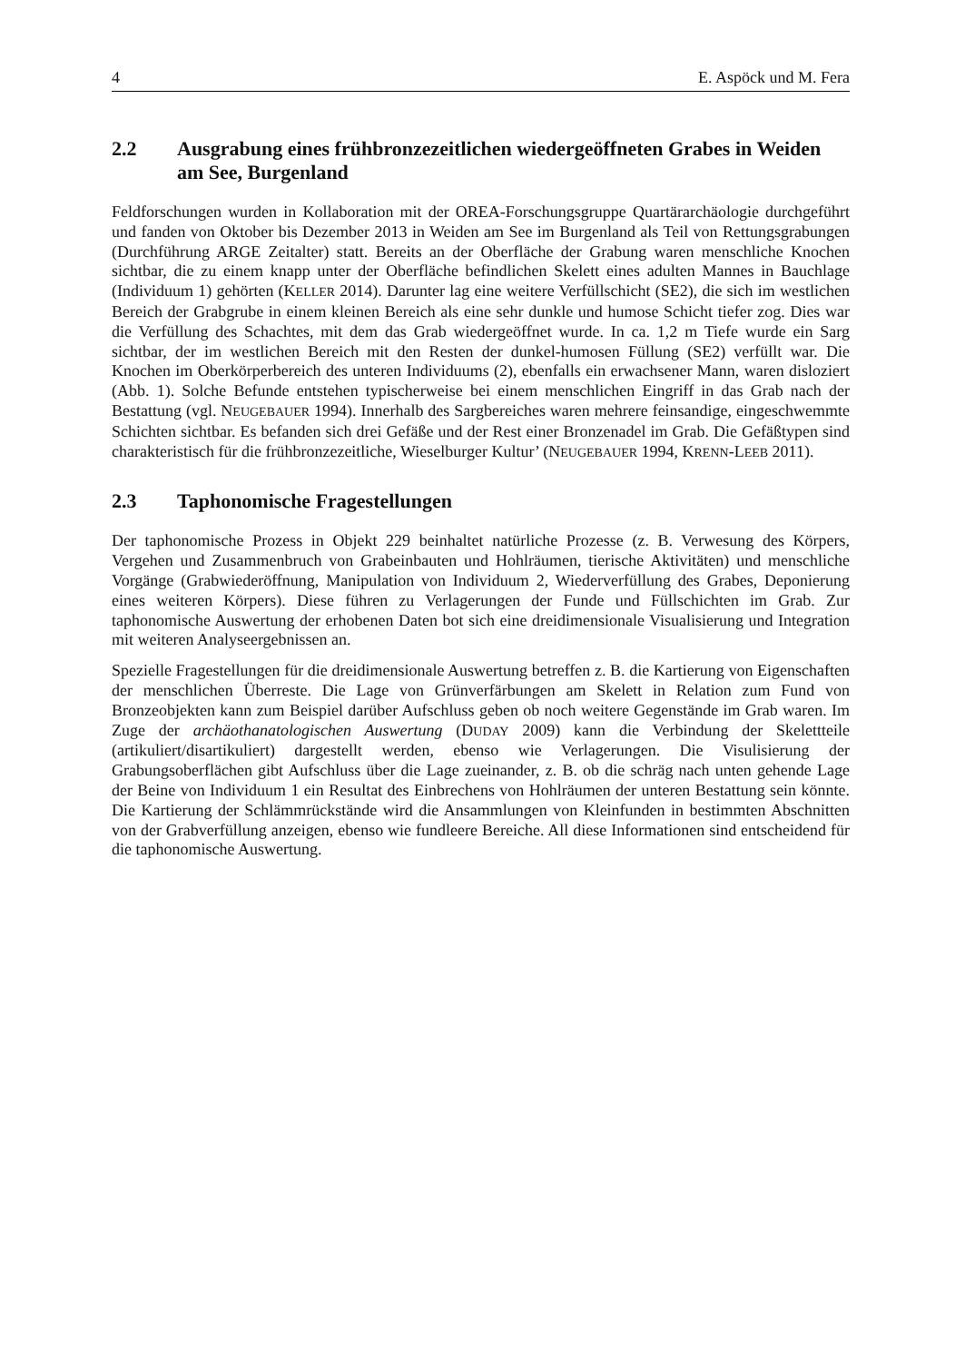4 E. Aspöck und M. Fera
2.2 Ausgrabung eines frühbronzezeitlichen wiedergeöffneten Grabes in Weiden am See, Burgenland
Feldforschungen wurden in Kollaboration mit der OREA-Forschungsgruppe Quartärarchäologie durchgeführt und fanden von Oktober bis Dezember 2013 in Weiden am See im Burgenland als Teil von Rettungsgrabungen (Durchführung ARGE Zeitalter) statt. Bereits an der Oberfläche der Grabung waren menschliche Knochen sichtbar, die zu einem knapp unter der Oberfläche befindlichen Skelett eines adulten Mannes in Bauchlage (Individuum 1) gehörten (KELLER 2014). Darunter lag eine weitere Verfüllschicht (SE2), die sich im westlichen Bereich der Grabgrube in einem kleinen Bereich als eine sehr dunkle und humose Schicht tiefer zog. Dies war die Verfüllung des Schachtes, mit dem das Grab wiedergeöffnet wurde. In ca. 1,2 m Tiefe wurde ein Sarg sichtbar, der im westlichen Bereich mit den Resten der dunkel-humosen Füllung (SE2) verfüllt war. Die Knochen im Oberkörperbereich des unteren Individuums (2), ebenfalls ein erwachsener Mann, waren disloziert (Abb. 1). Solche Befunde entstehen typischerweise bei einem menschlichen Eingriff in das Grab nach der Bestattung (vgl. NEUGEBAUER 1994). Innerhalb des Sargbereiches waren mehrere feinsandige, eingeschwemmte Schichten sichtbar. Es befanden sich drei Gefäße und der Rest einer Bronzenadel im Grab. Die Gefäßtypen sind charakteristisch für die frühbronzezeitliche, Wieselburger Kultur’ (NEUGEBAUER 1994, KRENN-LEEB 2011).
2.3 Taphonomische Fragestellungen
Der taphonomische Prozess in Objekt 229 beinhaltet natürliche Prozesse (z. B. Verwesung des Körpers, Vergehen und Zusammenbruch von Grabeinbauten und Hohlräumen, tierische Aktivitäten) und menschliche Vorgänge (Grabwiederöffnung, Manipulation von Individuum 2, Wiederverfüllung des Grabes, Deponierung eines weiteren Körpers). Diese führen zu Verlagerungen der Funde und Füllschichten im Grab. Zur taphonomische Auswertung der erhobenen Daten bot sich eine dreidimensionale Visualisierung und Integration mit weiteren Analyseergebnissen an.
Spezielle Fragestellungen für die dreidimensionale Auswertung betreffen z. B. die Kartierung von Eigenschaften der menschlichen Überreste. Die Lage von Grünverfärbungen am Skelett in Relation zum Fund von Bronzeobjekten kann zum Beispiel darüber Aufschluss geben ob noch weitere Gegenstände im Grab waren. Im Zuge der archäothanatologischen Auswertung (DUDAY 2009) kann die Verbindung der Skelettteile (artikuliert/disartikuliert) dargestellt werden, ebenso wie Verlagerungen. Die Visulisierung der Grabungsoberflächen gibt Aufschluss über die Lage zueinander, z. B. ob die schräg nach unten gehende Lage der Beine von Individuum 1 ein Resultat des Einbrechens von Hohlräumen der unteren Bestattung sein könnte. Die Kartierung der Schlämmrückstände wird die Ansammlungen von Kleinfunden in bestimmten Abschnitten von der Grabverfüllung anzeigen, ebenso wie fundleere Bereiche. All diese Informationen sind entscheidend für die taphonomische Auswertung.